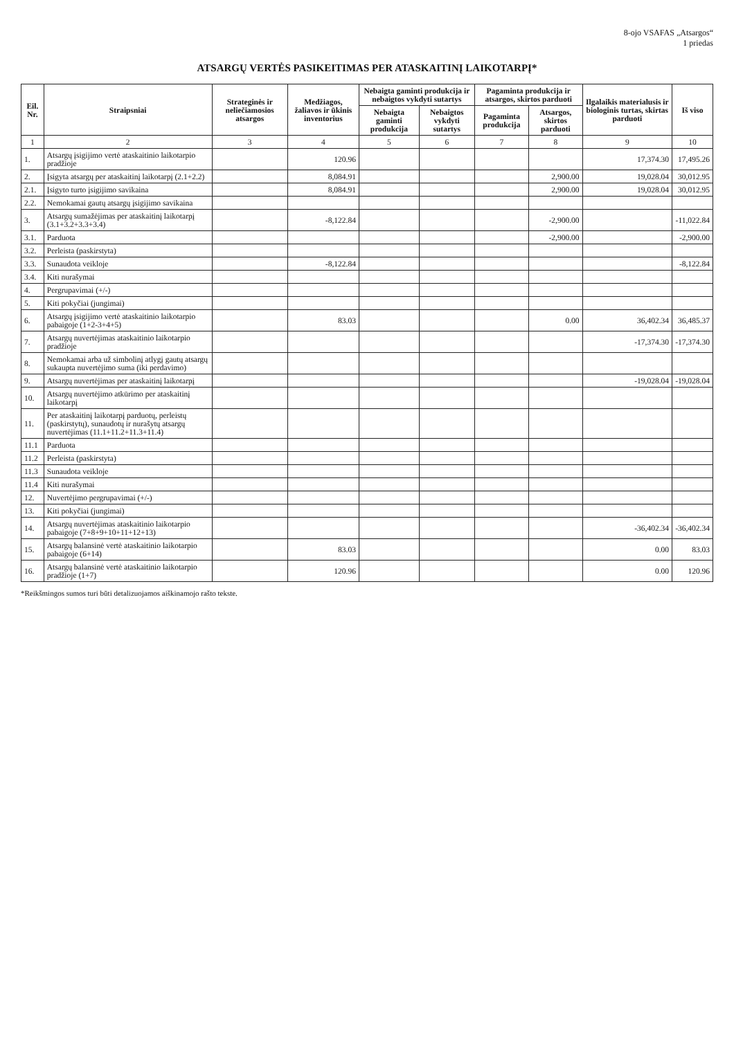8-ojo VSAFAS „Atsargos“
1 priedas
ATSARGŲ VERTĖS PASIKEITIMAS PER ATASKAITINĮ LAIKOTARPĮ*
| Eil. Nr. | Straipsniai | Strateginės ir neliečiamosios atsargos | Medžiagos, žaliavos ir ūkinis inventorius | Nebaigta gaminti produkcija ir nebaigtos vykdyti sutartys | | Pagaminta produkcija ir atsargos, skirtos parduoti | | Ilgalaikis materialusis ir biologinis turtas, skirtas parduoti | Iš viso |
| --- | --- | --- | --- | --- | --- | --- | --- | --- | --- |
| | | | | Nebaigta gaminti produkcija | Nebaigtos vykdyti sutartys | Pagaminta produkcija | Atsargos, skirtos parduoti | | |
| 1 | 2 | 3 | 4 | 5 | 6 | 7 | 8 | 9 | 10 |
| 1. | Atsargų įsigijimo vertė ataskaitinio laikotarpio pradžioje | | 120.96 | | | | | 17,374.30 | 17,495.26 |
| 2. | Įsigyta atsargų per ataskaitinį laikotarpį (2.1+2.2) | | 8,084.91 | | | | 2,900.00 | 19,028.04 | 30,012.95 |
| 2.1. | Įsigyto turto įsigijimo savikaina | | 8,084.91 | | | | 2,900.00 | 19,028.04 | 30,012.95 |
| 2.2. | Nemokamai gautų atsargų įsigijimo savikaina | | | | | | | | |
| 3. | Atsargų sumažėjimas per ataskaitinį laikotarpį (3.1+3.2+3.3+3.4) | | -8,122.84 | | | | -2,900.00 | | -11,022.84 |
| 3.1. | Parduota | | | | | | -2,900.00 | | -2,900.00 |
| 3.2. | Perleista (paskirstyta) | | | | | | | | |
| 3.3. | Sunaudota veikloje | | -8,122.84 | | | | | | -8,122.84 |
| 3.4. | Kiti nurašymai | | | | | | | | |
| 4. | Pergrupavimai (+/-) | | | | | | | | |
| 5. | Kiti pokyčiai (jungimai) | | | | | | | | |
| 6. | Atsargų įsigijimo vertė ataskaitinio laikotarpio pabaigoje (1+2-3+4+5) | | 83.03 | | | | 0.00 | 36,402.34 | 36,485.37 |
| 7. | Atsargų nuvertėjimas ataskaitinio laikotarpio pradžioje | | | | | | | -17,374.30 | -17,374.30 |
| 8. | Nemokamai arba už simbolinį atlygį gautų atsargų sukaupta nuvertėjimo suma (iki perdavimo) | | | | | | | | |
| 9. | Atsargų nuvertėjimas per ataskaitinį laikotarpį | | | | | | | -19,028.04 | -19,028.04 |
| 10. | Atsargų nuvertėjimo atkūrimo per ataskaitinį laikotarpį | | | | | | | | |
| 11. | Per ataskaitinį laikotarpį parduotų, perleistų (paskirstytų), sunaudotų ir nurašytų atsargų nuvertėjimas (11.1+11.2+11.3+11.4) | | | | | | | | |
| 11.1 | Parduota | | | | | | | | |
| 11.2 | Perleista (paskirstyta) | | | | | | | | |
| 11.3 | Sunaudota veikloje | | | | | | | | |
| 11.4 | Kiti nurašymai | | | | | | | | |
| 12. | Nuvertėjimo pergrupavimai (+/-) | | | | | | | | |
| 13. | Kiti pokyčiai (jungimai) | | | | | | | | |
| 14. | Atsargų nuvertėjimas ataskaitinio laikotarpio pabaigoje (7+8+9+10+11+12+13) | | | | | | | -36,402.34 | -36,402.34 |
| 15. | Atsargų balansinė vertė ataskaitinio laikotarpio pabaigoje (6+14) | | 83.03 | | | | | 0.00 | 83.03 |
| 16. | Atsargų balansinė vertė ataskaitinio laikotarpio pradžioje (1+7) | | 120.96 | | | | | 0.00 | 120.96 |
*Reikšmingos sumos turi būti detalizuojamos aiškinamojo rašto tekste.